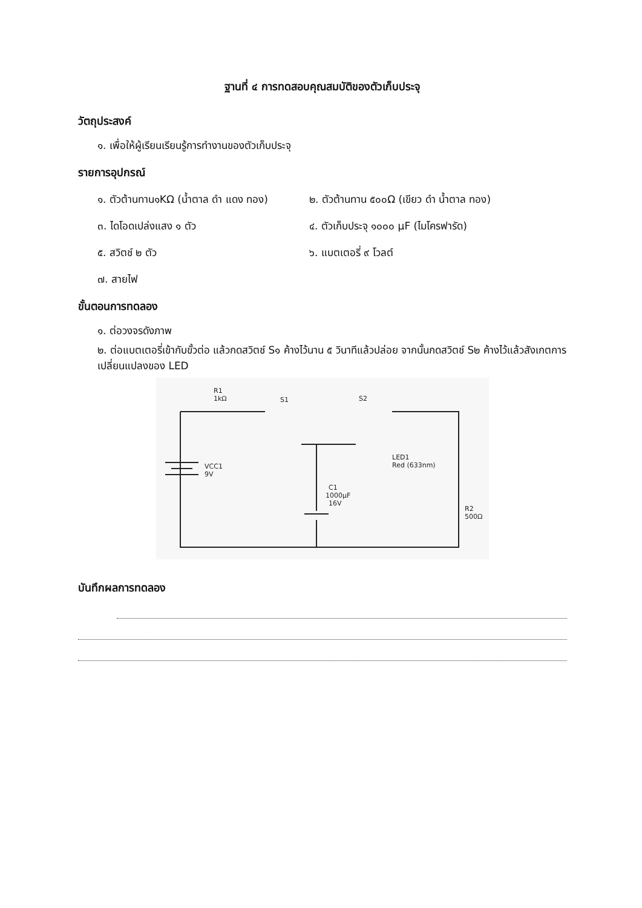ฐานที่ ๔ การทดสอบคุณสมบัติของตัวเก็บประจุ
วัตถุประสงค์
๑. เพื่อให้ผู้เรียนเรียนรู้การทำงานของตัวเก็บประจุ
รายการอุปกรณ์
๑. ตัวต้านทาน๑KΩ (น้ำตาล ดำ แดง ทอง)
๒. ตัวต้านทาน ๕๐๐Ω (เขียว ดำ น้ำตาล ทอง)
๓. ไดโอดเปล่งแสง ๑ ตัว ๔. ตัวเก็บประจุ ๑๐๐๐ μF (ไมโครฟารัด)
๕. สวิตช์ ๒ ตัว ๖. แบตเตอรี่ ๙ โวลต์
๗. สายไฟ
ขั้นตอนการทดลอง
๑. ต่อวงจรดังภาพ
๒. ต่อแบตเตอรี่เข้ากับขั้วต่อ แล้วกดสวิตช์ S๑ ค้างไว้นาน ๕ วินาทีแล้วปล่อย จากนั้นกดสวิตช์ S๒ ค้างไว้แล้วสังเกตการเปลี่ยนแปลงของ LED
R1
1kΩ
S1
S2
VCC1
9V
LED1
Red (633nm)
C1
1000μF
16V
R2
500Ω
บันทึกผลการทดลอง